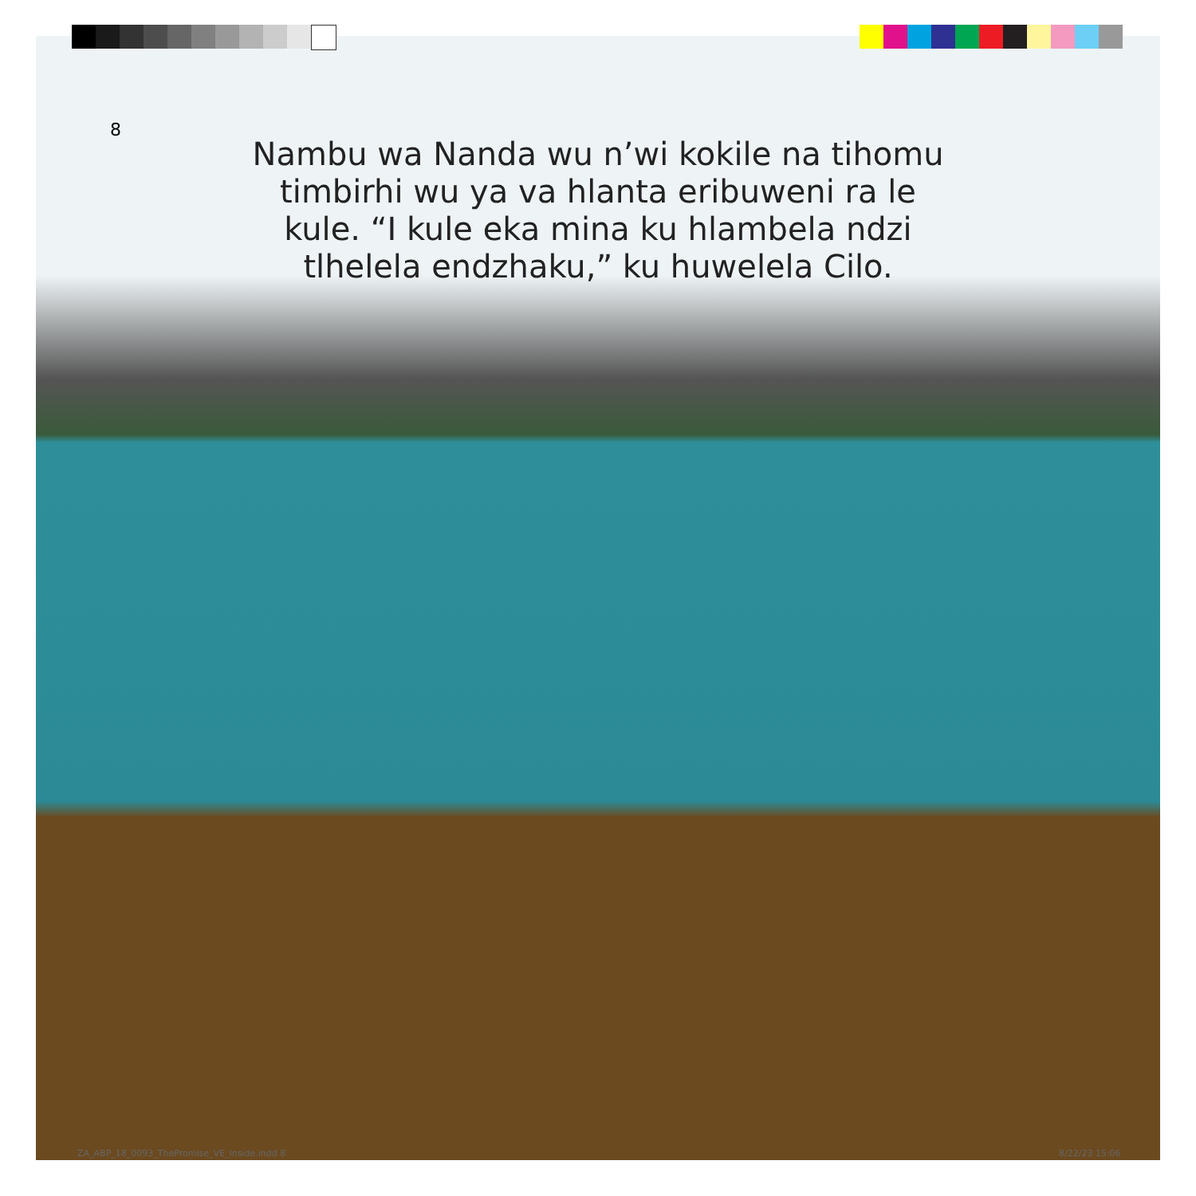8
Nambu wa Nanda wu n’wi kokile na tihomu timbirhi wu ya va hlanta eribuweni ra le kule. “I kule eka mina ku hlambela ndzi tlhelela endzhaku,” ku huwelela Cilo.
ZA_ABP_18_0093_ThePromise_VE_Inside.indd 8
8/22/23 15:06